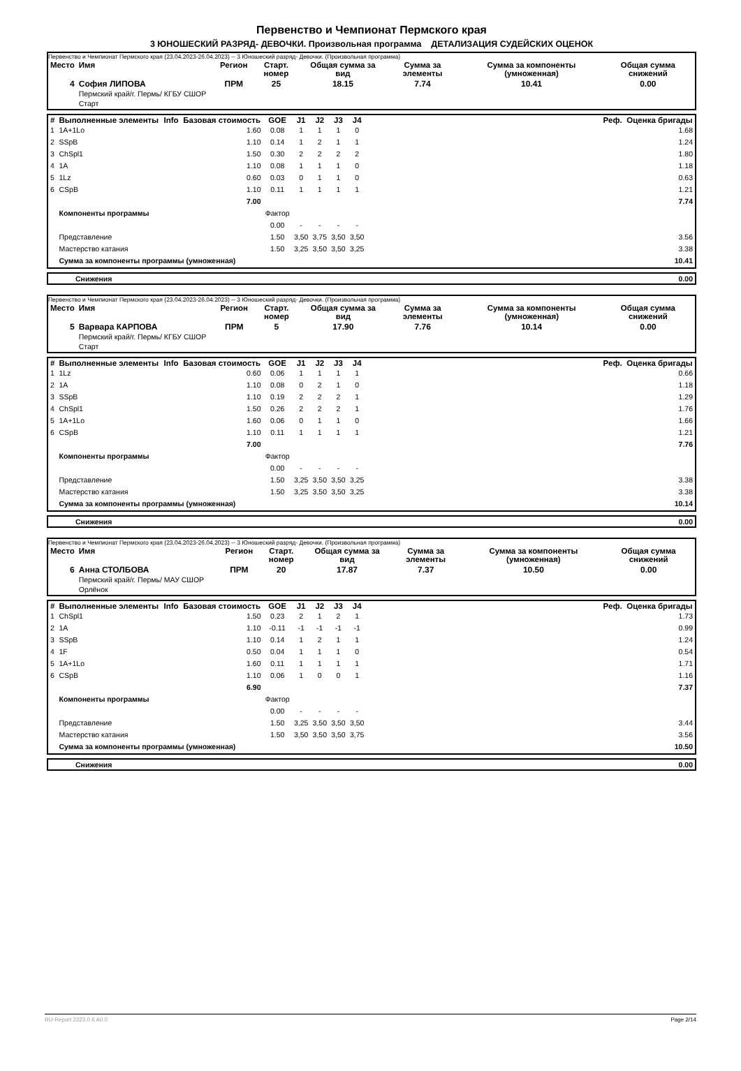Первенство и Чемпионат Пермского края
3 ЮНОШЕСКИЙ РАЗРЯД- ДЕВОЧКИ. Произвольная программа ДЕТАЛИЗАЦИЯ СУДЕЙСКИХ ОЦЕНОК
Первенство и Чемпионат Пермского края (23.04.2023-26.04.2023) -- 3 Юношеский разряд- Девочки. (Произвольная программа)
| Место | Имя | Регион | Старт. номер | Общая сумма за вид | Сумма за элементы | Сумма за компоненты (умноженная) | Общая сумма снижений |
| --- | --- | --- | --- | --- | --- | --- | --- |
| 4 | София ЛИПОВА Пермский край/г. Пермь/ КГБУ СШОР Старт | ПРМ | 25 | 18.15 | 7.74 | 10.41 | 0.00 |
| # | Выполненные элементы | Info | Базовая стоимость | GOE | J1 | J2 | J3 | J4 | | Реф. | Оценка бригады |
| --- | --- | --- | --- | --- | --- | --- | --- | --- | --- | --- | --- |
| 1 | 1A+1Lo | | 1.60 | 0.08 | 1 | 1 | 1 | 0 | | | 1.68 |
| 2 | SSpB | | 1.10 | 0.14 | 1 | 2 | 1 | 1 | | | 1.24 |
| 3 | ChSpl1 | | 1.50 | 0.30 | 2 | 2 | 2 | 2 | | | 1.80 |
| 4 | 1A | | 1.10 | 0.08 | 1 | 1 | 1 | 0 | | | 1.18 |
| 5 | 1Lz | | 0.60 | 0.03 | 0 | 1 | 1 | 0 | | | 0.63 |
| 6 | CSpB | | 1.10 | 0.11 | 1 | 1 | 1 | 1 | | | 1.21 |
| | | | 7.00 | | | | | | | | 7.74 |
| | Компоненты программы | | | Фактор | | | | | | | |
| | | | | 0.00 | - | - | - | - | | | |
| | Представление | | | 1.50 | 3,50 | 3,75 | 3,50 | 3,50 | | | 3.56 |
| | Мастерство катания | | | 1.50 | 3,25 | 3,50 | 3,50 | 3,25 | | | 3.38 |
| | Сумма за компоненты программы (умноженная) | | | | | | | | | | 10.41 |
| | Снижения | 0.00 |
Первенство и Чемпионат Пермского края (23.04.2023-26.04.2023) -- 3 Юношеский разряд- Девочки. (Произвольная программа)
| Место | Имя | Регион | Старт. номер | Общая сумма за вид | Сумма за элементы | Сумма за компоненты (умноженная) | Общая сумма снижений |
| --- | --- | --- | --- | --- | --- | --- | --- |
| 5 | Варвара КАРПОВА Пермский край/г. Пермь/ КГБУ СШОР Старт | ПРМ | 5 | 17.90 | 7.76 | 10.14 | 0.00 |
| # | Выполненные элементы | Info | Базовая стоимость | GOE | J1 | J2 | J3 | J4 | | Реф. | Оценка бригады |
| --- | --- | --- | --- | --- | --- | --- | --- | --- | --- | --- | --- |
| 1 | 1Lz | | 0.60 | 0.06 | 1 | 1 | 1 | 1 | | | 0.66 |
| 2 | 1A | | 1.10 | 0.08 | 0 | 2 | 1 | 0 | | | 1.18 |
| 3 | SSpB | | 1.10 | 0.19 | 2 | 2 | 2 | 1 | | | 1.29 |
| 4 | ChSpl1 | | 1.50 | 0.26 | 2 | 2 | 2 | 1 | | | 1.76 |
| 5 | 1A+1Lo | | 1.60 | 0.06 | 0 | 1 | 1 | 0 | | | 1.66 |
| 6 | CSpB | | 1.10 | 0.11 | 1 | 1 | 1 | 1 | | | 1.21 |
| | | | 7.00 | | | | | | | | 7.76 |
| | Компоненты программы | | | Фактор | | | | | | | |
| | | | | 0.00 | - | - | - | - | | | |
| | Представление | | | 1.50 | 3,25 | 3,50 | 3,50 | 3,25 | | | 3.38 |
| | Мастерство катания | | | 1.50 | 3,25 | 3,50 | 3,50 | 3,25 | | | 3.38 |
| | Сумма за компоненты программы (умноженная) | | | | | | | | | | 10.14 |
| | Снижения | 0.00 |
Первенство и Чемпионат Пермского края (23.04.2023-26.04.2023) -- 3 Юношеский разряд- Девочки. (Произвольная программа)
| Место | Имя | Регион | Старт. номер | Общая сумма за вид | Сумма за элементы | Сумма за компоненты (умноженная) | Общая сумма снижений |
| --- | --- | --- | --- | --- | --- | --- | --- |
| 6 | Анна СТОЛБОВА Пермский край/г. Пермь/ МАУ СШОР Орлёнок | ПРМ | 20 | 17.87 | 7.37 | 10.50 | 0.00 |
| # | Выполненные элементы | Info | Базовая стоимость | GOE | J1 | J2 | J3 | J4 | | Реф. | Оценка бригады |
| --- | --- | --- | --- | --- | --- | --- | --- | --- | --- | --- | --- |
| 1 | ChSpl1 | | 1.50 | 0.23 | 2 | 1 | 2 | 1 | | | 1.73 |
| 2 | 1A | | 1.10 | -0.11 | -1 | -1 | -1 | -1 | | | 0.99 |
| 3 | SSpB | | 1.10 | 0.14 | 1 | 2 | 1 | 1 | | | 1.24 |
| 4 | 1F | | 0.50 | 0.04 | 1 | 1 | 1 | 0 | | | 0.54 |
| 5 | 1A+1Lo | | 1.60 | 0.11 | 1 | 1 | 1 | 1 | | | 1.71 |
| 6 | CSpB | | 1.10 | 0.06 | 1 | 0 | 0 | 1 | | | 1.16 |
| | | | 6.90 | | | | | | | | 7.37 |
| | Компоненты программы | | | Фактор | | | | | | | |
| | | | | 0.00 | - | - | - | - | | | |
| | Представление | | | 1.50 | 3,25 | 3,50 | 3,50 | 3,50 | | | 3.44 |
| | Мастерство катания | | | 1.50 | 3,50 | 3,50 | 3,50 | 3,75 | | | 3.56 |
| | Сумма за компоненты программы (умноженная) | | | | | | | | | | 10.50 |
| | Снижения | 0.00 |
RU-Report 2223.0.6 A0.0 Page 2/14